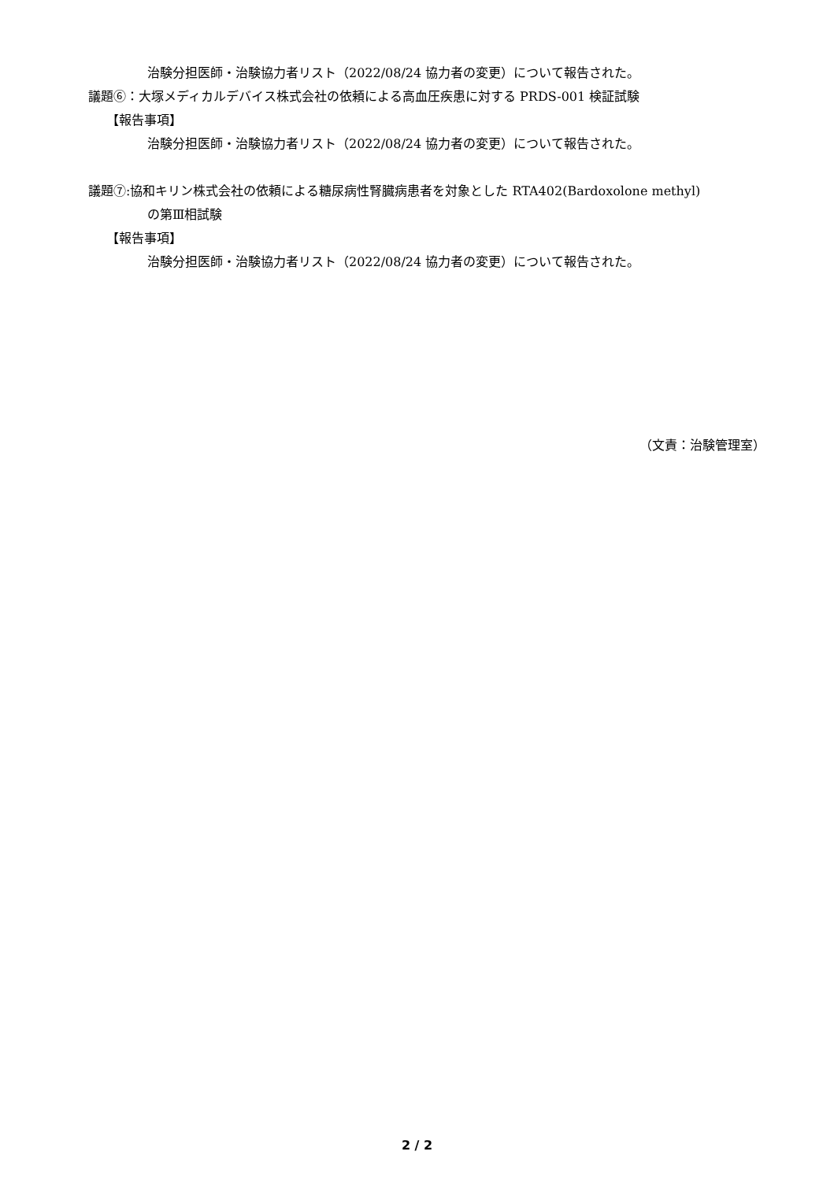治験分担医師・治験協力者リスト（2022/08/24 協力者の変更）について報告された。
議題⑥：大塚メディカルデバイス株式会社の依頼による高血圧疾患に対する PRDS-001 検証試験
【報告事項】
治験分担医師・治験協力者リスト（2022/08/24 協力者の変更）について報告された。
議題⑦:協和キリン株式会社の依頼による糖尿病性腎臓病患者を対象とした RTA402(Bardoxolone methyl)
の第Ⅲ相試験
【報告事項】
治験分担医師・治験協力者リスト（2022/08/24 協力者の変更）について報告された。
（文責：治験管理室）
2 / 2